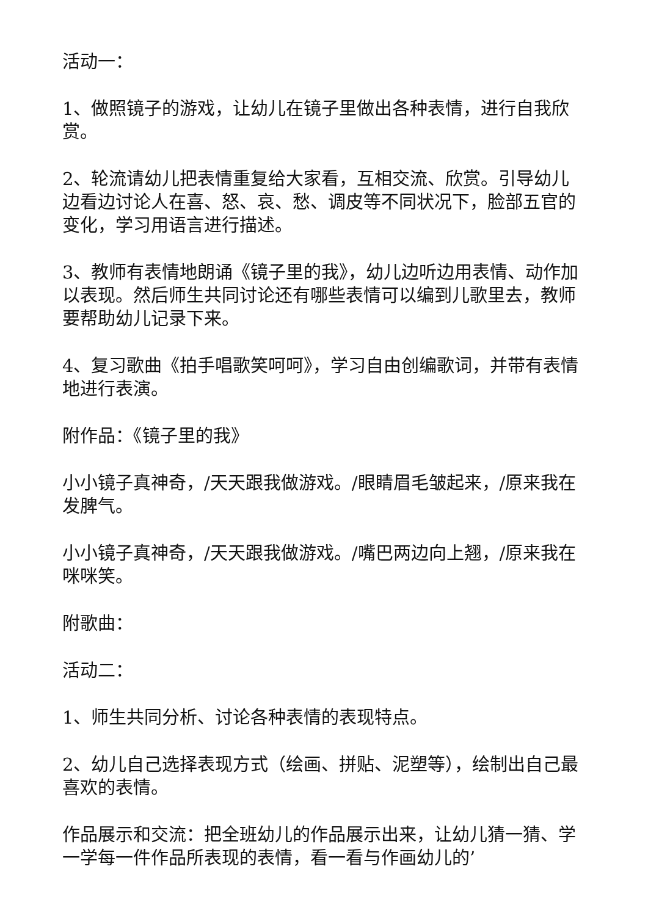活动一：
1、做照镜子的游戏，让幼儿在镜子里做出各种表情，进行自我欣赏。
2、轮流请幼儿把表情重复给大家看，互相交流、欣赏。引导幼儿边看边讨论人在喜、怒、哀、愁、调皮等不同状况下，脸部五官的变化，学习用语言进行描述。
3、教师有表情地朗诵《镜子里的我》，幼儿边听边用表情、动作加以表现。然后师生共同讨论还有哪些表情可以编到儿歌里去，教师要帮助幼儿记录下来。
4、复习歌曲《拍手唱歌笑呵呵》，学习自由创编歌词，并带有表情地进行表演。
附作品：《镜子里的我》
小小镜子真神奇，/天天跟我做游戏。/眼睛眉毛皱起来，/原来我在发脾气。
小小镜子真神奇，/天天跟我做游戏。/嘴巴两边向上翘，/原来我在咪咪笑。
附歌曲：
活动二：
1、师生共同分析、讨论各种表情的表现特点。
2、幼儿自己选择表现方式（绘画、拼贴、泥塑等），绘制出自己最喜欢的表情。
作品展示和交流：把全班幼儿的作品展示出来，让幼儿猜一猜、学一学每一件作品所表现的表情，看一看与作画幼儿的’